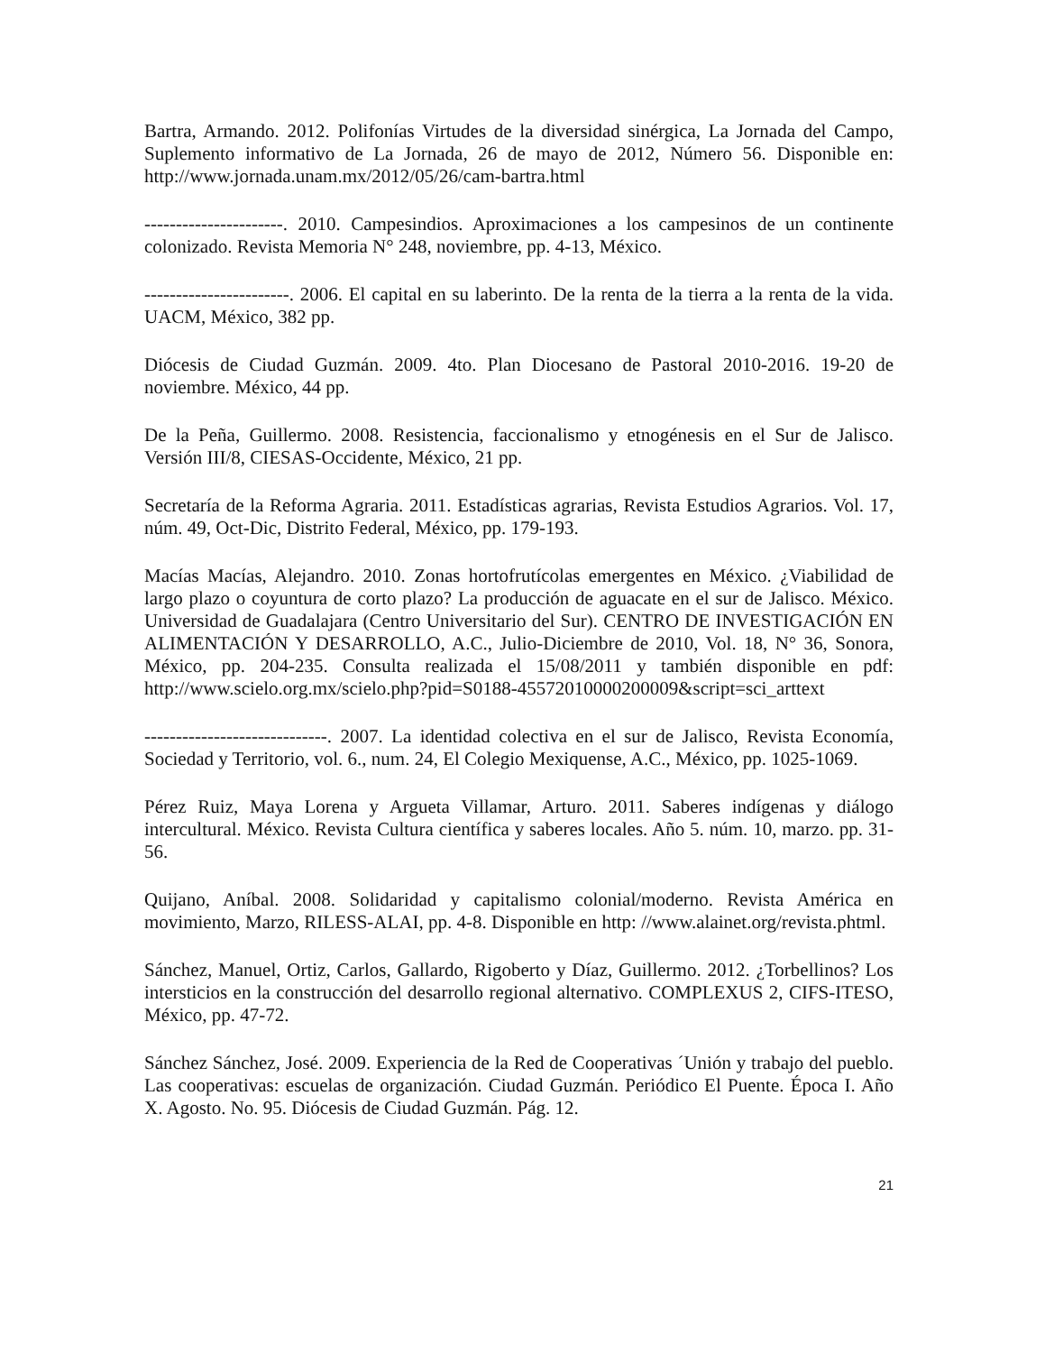Bartra, Armando. 2012. Polifonías Virtudes de la diversidad sinérgica, La Jornada del Campo, Suplemento informativo de La Jornada, 26 de mayo de 2012, Número 56. Disponible en: http://www.jornada.unam.mx/2012/05/26/cam-bartra.html
----------------------. 2010. Campesindios. Aproximaciones a los campesinos de un continente colonizado. Revista Memoria N° 248, noviembre, pp. 4-13, México.
-----------------------. 2006. El capital en su laberinto. De la renta de la tierra a la renta de la vida. UACM, México, 382 pp.
Diócesis de Ciudad Guzmán. 2009. 4to. Plan Diocesano de Pastoral 2010-2016. 19-20 de noviembre. México, 44 pp.
De la Peña, Guillermo. 2008. Resistencia, faccionalismo y etnogénesis en el Sur de Jalisco. Versión III/8, CIESAS-Occidente, México, 21 pp.
Secretaría de la Reforma Agraria. 2011. Estadísticas agrarias, Revista Estudios Agrarios. Vol. 17, núm. 49, Oct-Dic, Distrito Federal, México, pp. 179-193.
Macías Macías, Alejandro. 2010. Zonas hortofrutícolas emergentes en México. ¿Viabilidad de largo plazo o coyuntura de corto plazo? La producción de aguacate en el sur de Jalisco. México. Universidad de Guadalajara (Centro Universitario del Sur). CENTRO DE INVESTIGACIÓN EN ALIMENTACIÓN Y DESARROLLO, A.C., Julio-Diciembre de 2010, Vol. 18, N° 36, Sonora, México, pp. 204-235. Consulta realizada el 15/08/2011 y también disponible en pdf: http://www.scielo.org.mx/scielo.php?pid=S0188-45572010000200009&script=sci_arttext
-----------------------------. 2007. La identidad colectiva en el sur de Jalisco, Revista Economía, Sociedad y Territorio, vol. 6., num. 24, El Colegio Mexiquense, A.C., México, pp. 1025-1069.
Pérez Ruiz, Maya Lorena y Argueta Villamar, Arturo. 2011. Saberes indígenas y diálogo intercultural. México. Revista Cultura científica y saberes locales. Año 5. núm. 10, marzo. pp. 31-56.
Quijano, Aníbal. 2008. Solidaridad y capitalismo colonial/moderno. Revista América en movimiento, Marzo, RILESS-ALAI, pp. 4-8. Disponible en http: //www.alainet.org/revista.phtml.
Sánchez, Manuel, Ortiz, Carlos, Gallardo, Rigoberto y Díaz, Guillermo. 2012. ¿Torbellinos? Los intersticios en la construcción del desarrollo regional alternativo. COMPLEXUS 2, CIFS-ITESO, México, pp. 47-72.
Sánchez Sánchez, José. 2009. Experiencia de la Red de Cooperativas ´Unión y trabajo del pueblo. Las cooperativas: escuelas de organización. Ciudad Guzmán. Periódico El Puente. Época I. Año X. Agosto. No. 95. Diócesis de Ciudad Guzmán. Pág. 12.
21